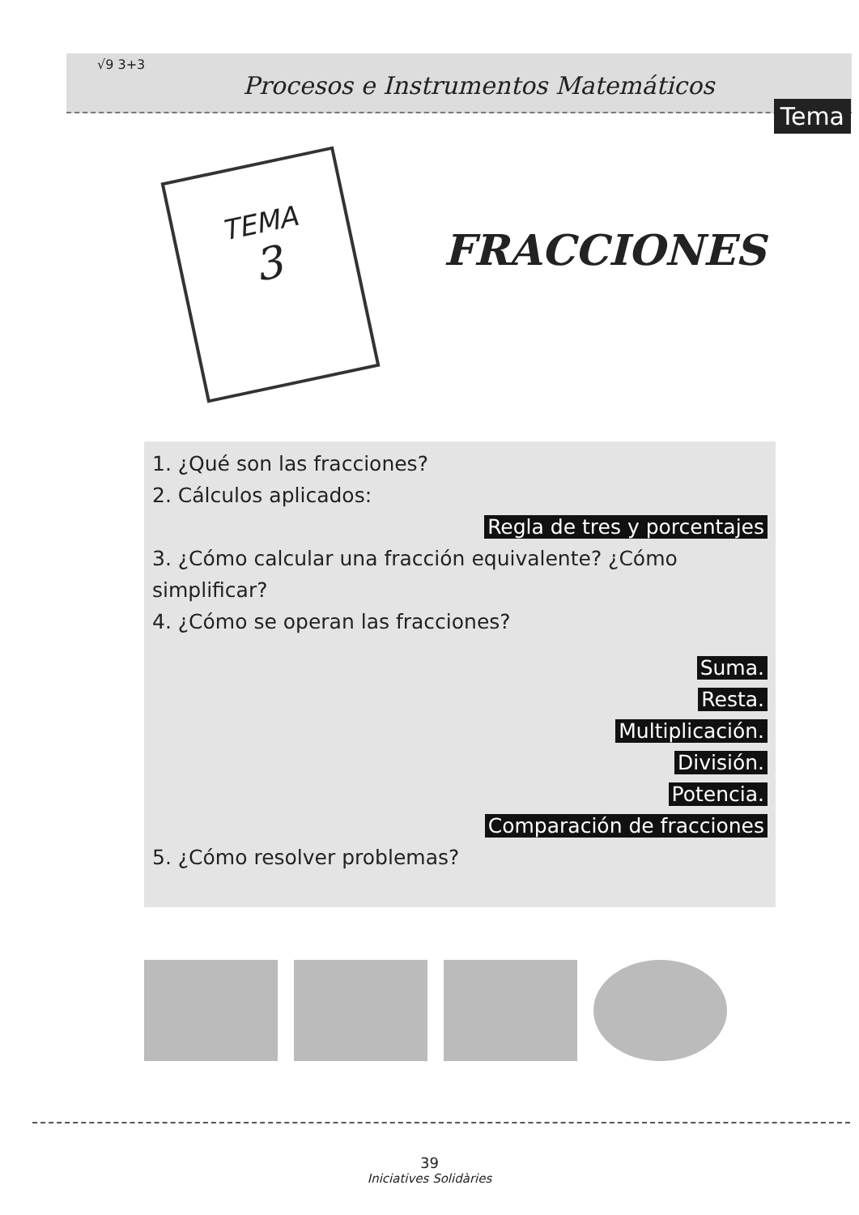√9 3+3
Procesos e Instrumentos Matemáticos
Tema
TEMA
3
FRACCIONES
1. ¿Qué son las fracciones?
2. Cálculos aplicados:
Regla de tres y porcentajes
3. ¿Cómo calcular una fracción equivalente? ¿Cómo simplificar?
4. ¿Cómo se operan las fracciones?
Suma.
Resta.
Multiplicación.
División.
Potencia.
Comparación de fracciones
5. ¿Cómo resolver problemas?
39
Iniciatives Solidàries